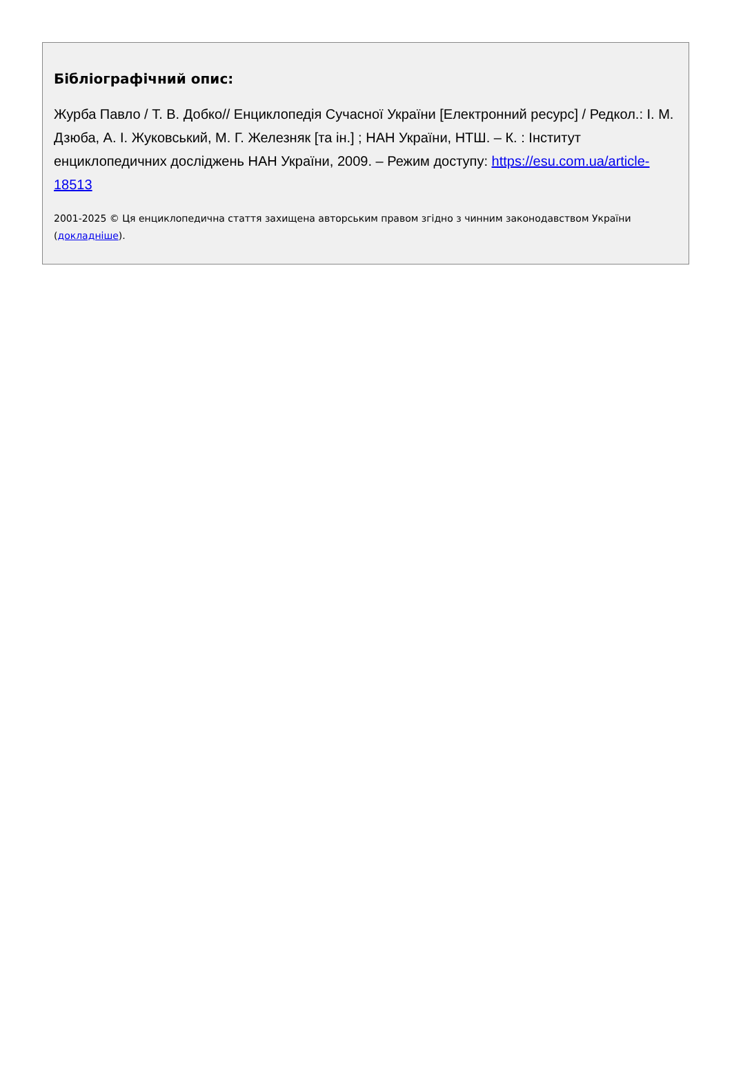Бібліографічний опис:
Журба Павло / Т. В. Добко// Енциклопедія Сучасної України [Електронний ресурс] / Редкол.: І. М. Дзюба, А. І. Жуковський, М. Г. Железняк [та ін.] ; НАН України, НТШ. – К. : Інститут енциклопедичних досліджень НАН України, 2009. – Режим доступу: https://esu.com.ua/article-18513
2001-2025 © Ця енциклопедична стаття захищена авторським правом згідно з чинним законодавством України (докладніше).